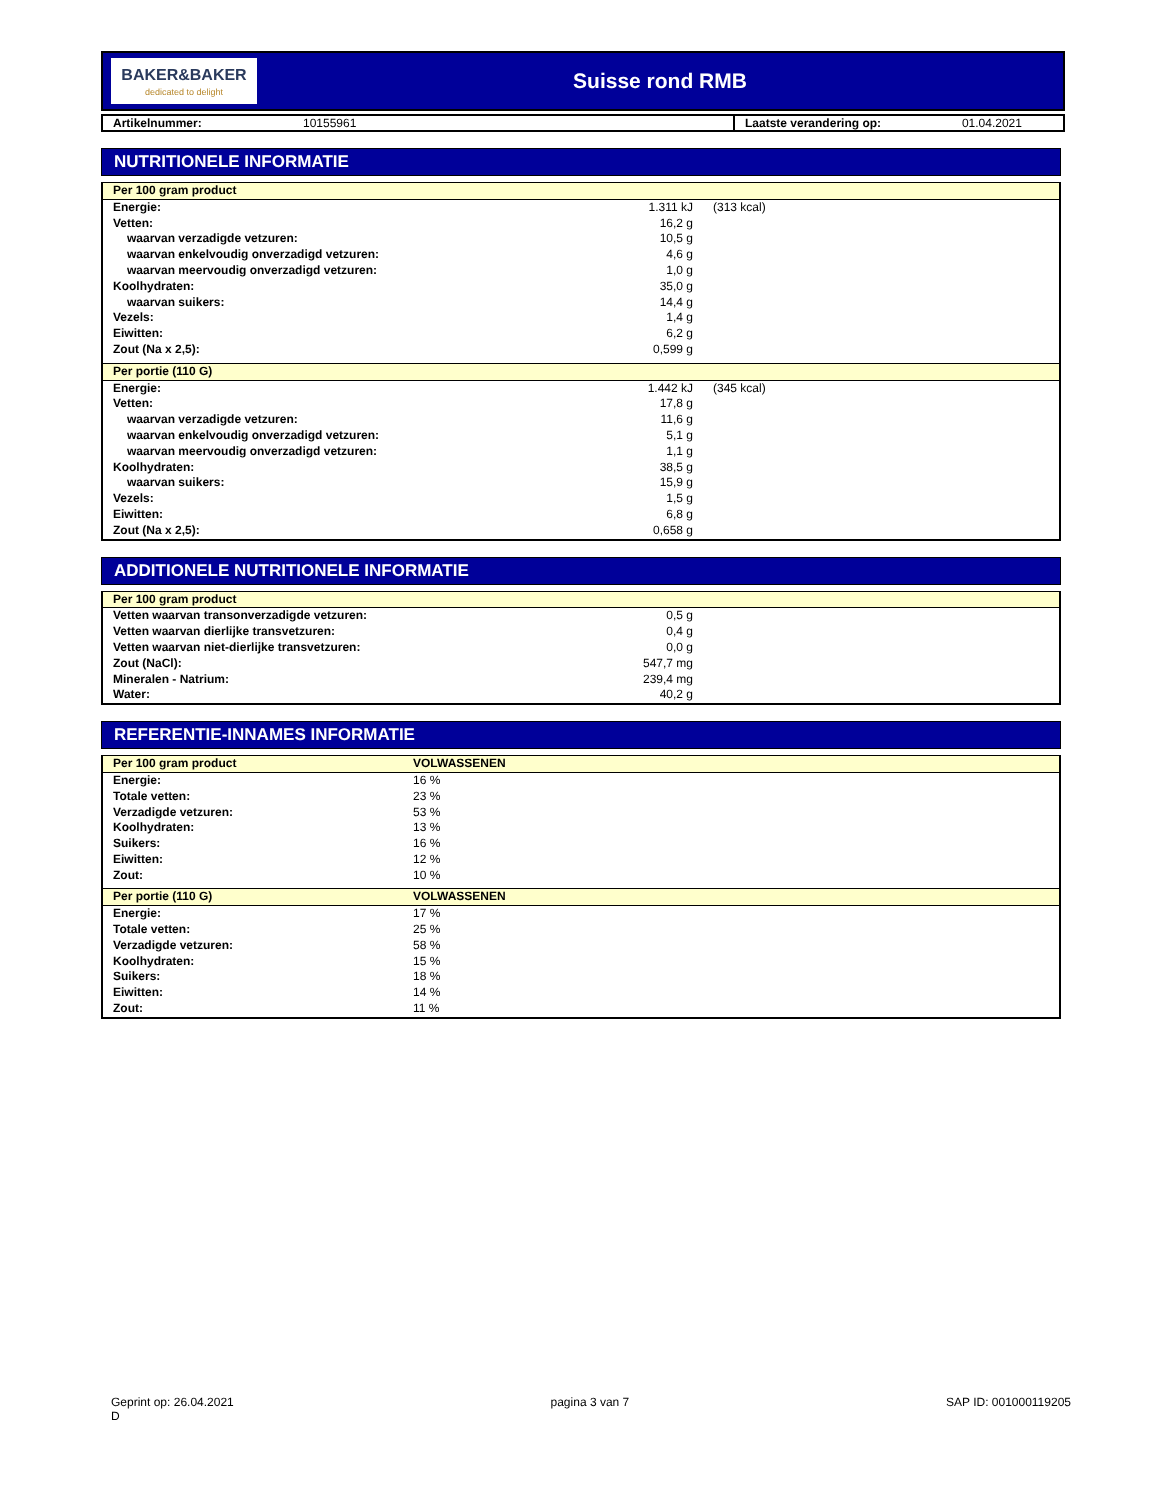BAKER&BAKER
dedicated to delight
Suisse rond RMB
| Artikelnummer: | 10155961 | Laatste verandering op: | 01.04.2021 |
NUTRITIONELE INFORMATIE
| Per 100 gram product | | | |
| Energie: | 1.311 kJ | (313 kcal) | |
| Vetten: | 16,2 g | | |
| waarvan verzadigde vetzuren: | 10,5 g | | |
| waarvan enkelvoudig onverzadigd vetzuren: | 4,6 g | | |
| waarvan meervoudig onverzadigd vetzuren: | 1,0 g | | |
| Koolhydraten: | 35,0 g | | |
| waarvan suikers: | 14,4 g | | |
| Vezels: | 1,4 g | | |
| Eiwitten: | 6,2 g | | |
| Zout (Na x 2,5): | 0,599 g | | |
| Per portie (110 G) | | | |
| Energie: | 1.442 kJ | (345 kcal) | |
| Vetten: | 17,8 g | | |
| waarvan verzadigde vetzuren: | 11,6 g | | |
| waarvan enkelvoudig onverzadigd vetzuren: | 5,1 g | | |
| waarvan meervoudig onverzadigd vetzuren: | 1,1 g | | |
| Koolhydraten: | 38,5 g | | |
| waarvan suikers: | 15,9 g | | |
| Vezels: | 1,5 g | | |
| Eiwitten: | 6,8 g | | |
| Zout (Na x 2,5): | 0,658 g | | |
ADDITIONELE NUTRITIONELE INFORMATIE
| Per 100 gram product | | |
| Vetten waarvan transonverzadigde vetzuren: | 0,5 g | |
| Vetten waarvan dierlijke transvetzuren: | 0,4 g | |
| Vetten waarvan niet-dierlijke transvetzuren: | 0,0 g | |
| Zout (NaCl): | 547,7 mg | |
| Mineralen - Natrium: | 239,4 mg | |
| Water: | 40,2 g | |
REFERENTIE-INNAMES INFORMATIE
| Per 100 gram product | VOLWASSENEN |
| Energie: | 16 % |
| Totale vetten: | 23 % |
| Verzadigde vetzuren: | 53 % |
| Koolhydraten: | 13 % |
| Suikers: | 16 % |
| Eiwitten: | 12 % |
| Zout: | 10 % |
| Per portie (110 G) | VOLWASSENEN |
| Energie: | 17 % |
| Totale vetten: | 25 % |
| Verzadigde vetzuren: | 58 % |
| Koolhydraten: | 15 % |
| Suikers: | 18 % |
| Eiwitten: | 14 % |
| Zout: | 11 % |
Geprint op: 26.04.2021
D
pagina 3 van 7 SAP ID: 001000119205